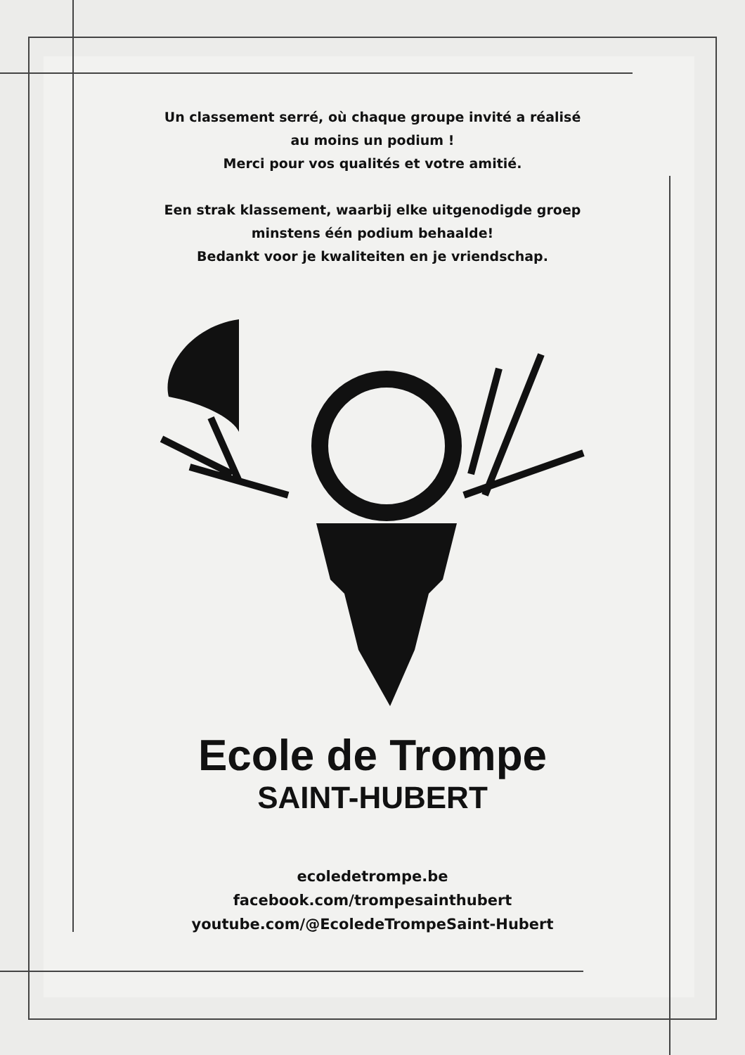Un classement serré, où chaque groupe invité a réalisé
au moins un podium !
Merci pour vos qualités et votre amitié.
Een strak klassement, waarbij elke uitgenodigde groep
minstens één podium behaalde!
Bedankt voor je kwaliteiten en je vriendschap.
Ecole de Trompe
SAINT-HUBERT
ecoledetrompe.be
facebook.com/trompesainthubert
youtube.com/@EcoledeTrompeSaint-Hubert